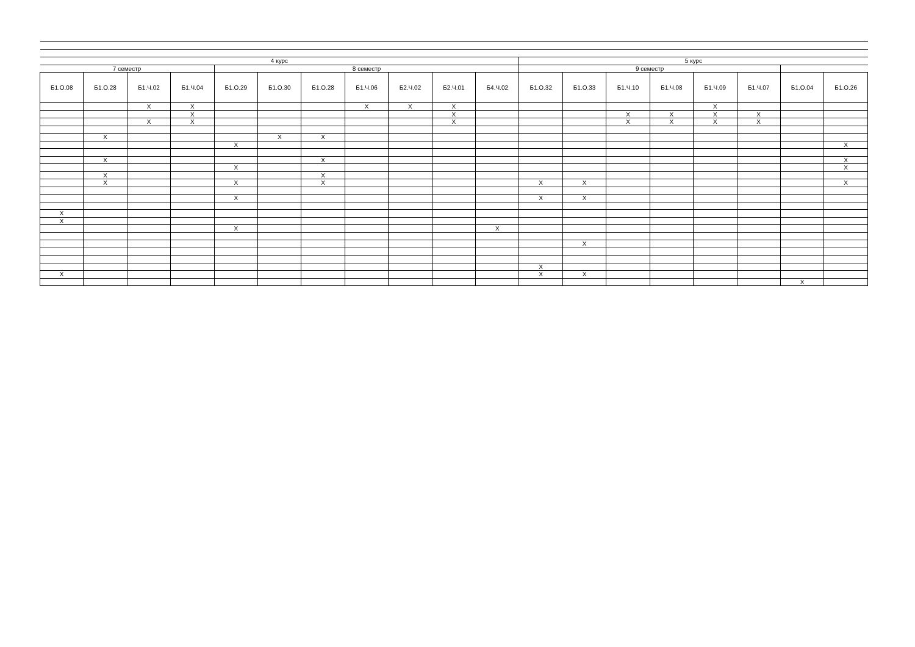| 4 курс | | | | | | | | | | | 5 курс | | | | | | | |
| --- | --- | --- | --- | --- | --- | --- | --- | --- | --- | --- | --- | --- | --- | --- | --- | --- | --- | --- |
| 7 семестр | | | | 8 семестр | | | | | | | 9 семестр | | | | | | | |
| Б1.О.08 | Б1.О.28 | Б1.Ч.02 | Б1.Ч.04 | Б1.О.29 | Б1.О.30 | Б1.О.28 | Б1.Ч.06 | Б2.Ч.02 | Б2.Ч.01 | Б4.Ч.02 | Б1.О.32 | Б1.О.33 | Б1.Ч.10 | Б1.Ч.08 | Б1.Ч.09 | Б1.Ч.07 | Б1.О.04 | Б1.О.26 |
| | | X | X | | | | X | X | X | | | | | | X | | | |
| | | | X | | | | | | X | | | | X | X | X | X | | |
| | | X | X | | | | | | X | | | | X | X | X | X | | |
| | X | | | | X | X | | | | | | | | | | | | |
| | | | | X | | | | | | | | | | | | | | X |
| | X | | | | | X | | | | | | | | | | | | X |
| | | | | X | | | | | | | | | | | | | | X |
| | X | | | | | X | | | | | | | | | | | | |
| | X | | | X | | X | | | | | X | X | | | | | | X |
| | | | | X | | | | | | | X | X | | | | | | |
| X | | | | | | | | | | | | | | | | | | |
| X | | | | | | | | | | | | | | | | | | |
| | | | | X | | | | | | X | | | | | | | | |
| | | | | | | | | | | | | X | | | | | | |
| | | | | | | | | | | | X | | | | | | | |
| X | | | | | | | | | | | X | X | | | | | | |
| | | | | | | | | | | | | | | | | | X | |